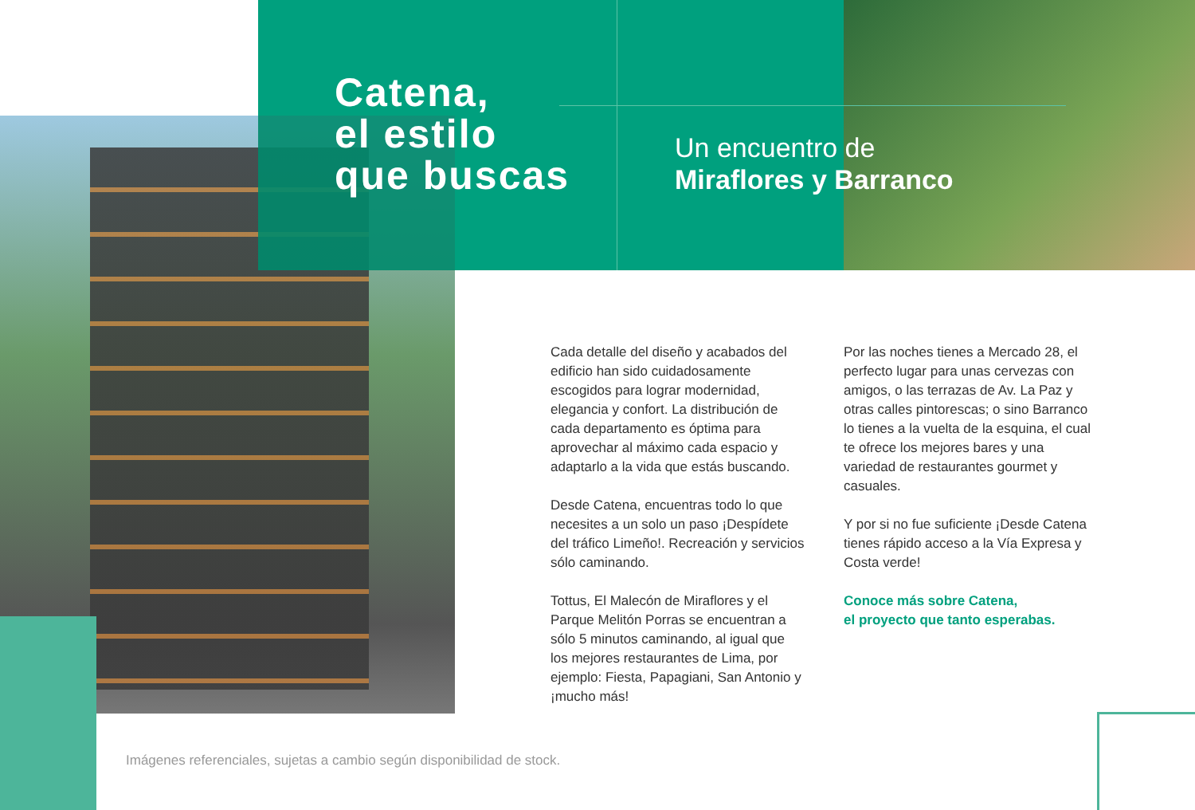Catena,
el estilo
que buscas
Un encuentro de
Miraflores y Barranco
Cada detalle del diseño y acabados del edificio han sido cuidadosamente escogidos para lograr modernidad, elegancia y confort. La distribución de cada departamento es óptima para aprovechar al máximo cada espacio y adaptarlo a la vida que estás buscando.
Desde Catena, encuentras todo lo que necesites a un solo un paso ¡Despídete del tráfico Limeño!. Recreación y servicios sólo caminando.
Tottus, El Malecón de Miraflores y el Parque Melitón Porras se encuentran a sólo 5 minutos caminando, al igual que los mejores restaurantes de Lima, por ejemplo: Fiesta, Papagiani, San Antonio y ¡mucho más!
Por las noches tienes a Mercado 28, el perfecto lugar para unas cervezas con amigos, o las terrazas de Av. La Paz y otras calles pintorescas; o sino Barranco lo tienes a la vuelta de la esquina, el cual te ofrece los mejores bares y una variedad de restaurantes gourmet y casuales.
Y por si no fue suficiente ¡Desde Catena tienes rápido acceso a la Vía Expresa y Costa verde!
Conoce más sobre Catena,
el proyecto que tanto esperabas.
Imágenes referenciales, sujetas a cambio según disponibilidad de stock.